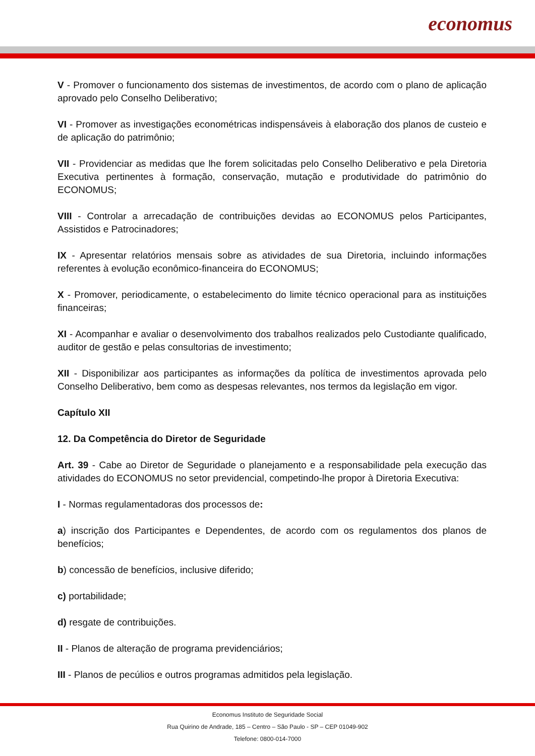economus
V - Promover o funcionamento dos sistemas de investimentos, de acordo com o plano de aplicação aprovado pelo Conselho Deliberativo;
VI - Promover as investigações econométricas indispensáveis à elaboração dos planos de custeio e de aplicação do patrimônio;
VII - Providenciar as medidas que lhe forem solicitadas pelo Conselho Deliberativo e pela Diretoria Executiva pertinentes à formação, conservação, mutação e produtividade do patrimônio do ECONOMUS;
VIII - Controlar a arrecadação de contribuições devidas ao ECONOMUS pelos Participantes, Assistidos e Patrocinadores;
IX - Apresentar relatórios mensais sobre as atividades de sua Diretoria, incluindo informações referentes à evolução econômico-financeira do ECONOMUS;
X - Promover, periodicamente, o estabelecimento do limite técnico operacional para as instituições financeiras;
XI - Acompanhar e avaliar o desenvolvimento dos trabalhos realizados pelo Custodiante qualificado, auditor de gestão e pelas consultorias de investimento;
XII - Disponibilizar aos participantes as informações da política de investimentos aprovada pelo Conselho Deliberativo, bem como as despesas relevantes, nos termos da legislação em vigor.
Capítulo XII
12. Da Competência do Diretor de Seguridade
Art. 39 - Cabe ao Diretor de Seguridade o planejamento e a responsabilidade pela execução das atividades do ECONOMUS no setor previdencial, competindo-lhe propor à Diretoria Executiva:
I - Normas regulamentadoras dos processos de:
a) inscrição dos Participantes e Dependentes, de acordo com os regulamentos dos planos de benefícios;
b) concessão de benefícios, inclusive diferido;
c) portabilidade;
d) resgate de contribuições.
II - Planos de alteração de programa previdenciários;
III - Planos de pecúlios e outros programas admitidos pela legislação.
Economus Instituto de Seguridade Social
Rua Quirino de Andrade, 185 – Centro – São Paulo - SP – CEP 01049-902
Telefone: 0800-014-7000